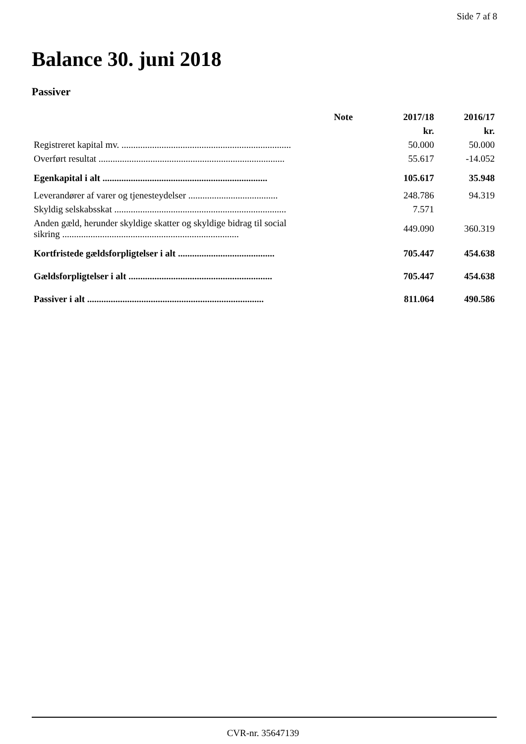Side 7 af 8
Balance 30. juni 2018
Passiver
| | Note | 2017/18 | 2016/17 |
| --- | --- | --- | --- |
| | | kr. | kr. |
| Registreret kapital mv. ........................................................................ | | 50.000 | 50.000 |
| Overført resultat ............................................................................... | | 55.617 | -14.052 |
| Egenkapital i alt ...................................................................... | | 105.617 | 35.948 |
| Leverandører af varer og tjenesteydelser ...................................... | | 248.786 | 94.319 |
| Skyldig selskabsskat ......................................................................... | | 7.571 | |
| Anden gæld, herunder skyldige skatter og skyldige bidrag til social sikring ........................................................................... | | 449.090 | 360.319 |
| Kortfristede gældsforpligtelser i alt ......................................... | | 705.447 | 454.638 |
| Gældsforpligtelser i alt ............................................................. | | 705.447 | 454.638 |
| Passiver i alt ........................................................................... | | 811.064 | 490.586 |
CVR-nr. 35647139